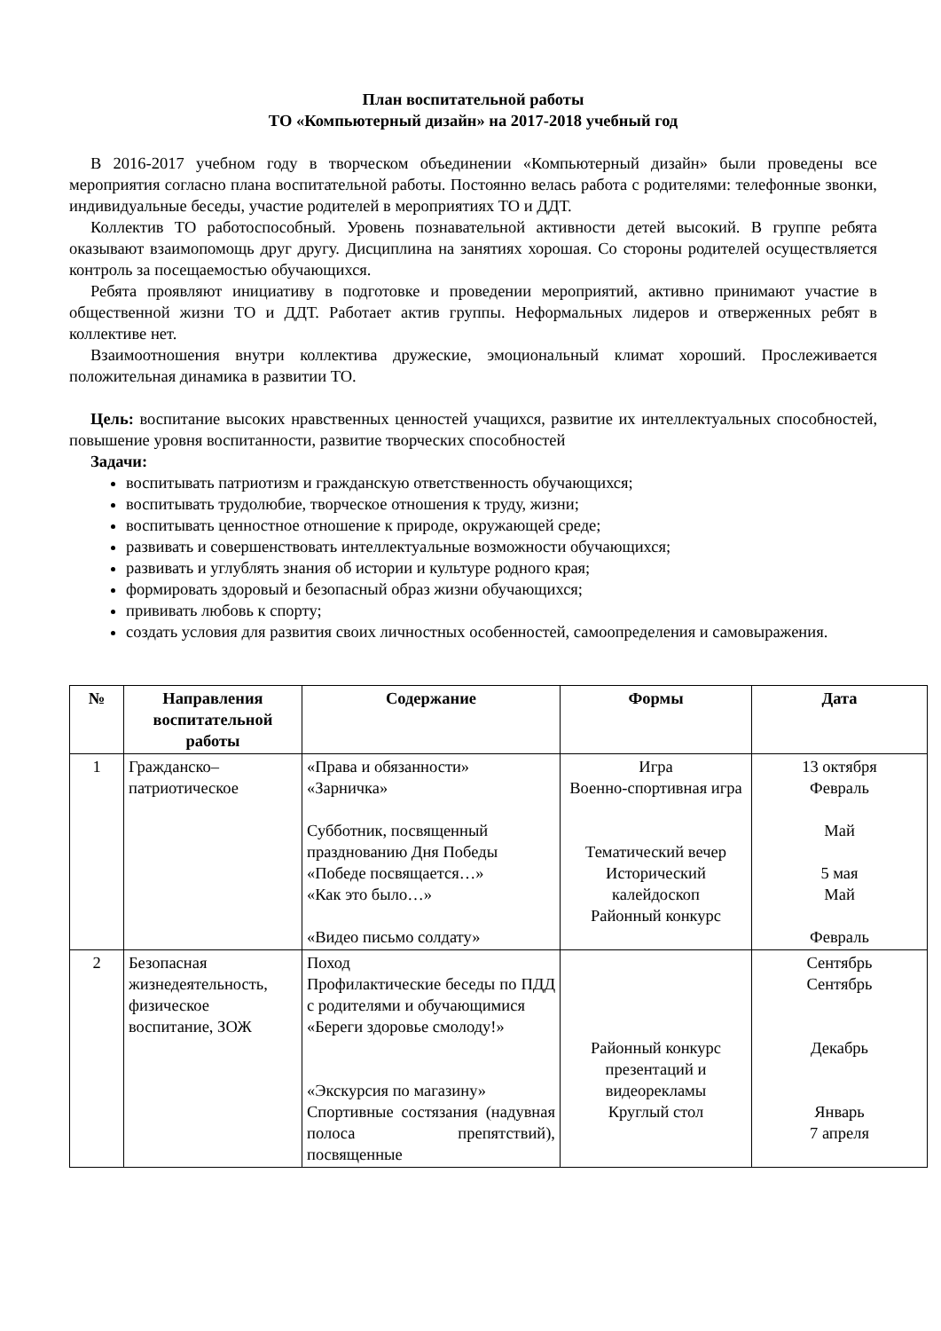План воспитательной работы
ТО «Компьютерный дизайн» на 2017-2018 учебный год
В 2016-2017 учебном году в творческом объединении «Компьютерный дизайн» были проведены все мероприятия согласно плана воспитательной работы. Постоянно велась работа с родителями: телефонные звонки, индивидуальные беседы, участие родителей в мероприятиях ТО и ДДТ.
Коллектив ТО работоспособный. Уровень познавательной активности детей высокий. В группе ребята оказывают взаимопомощь друг другу. Дисциплина на занятиях хорошая. Со стороны родителей осуществляется контроль за посещаемостью обучающихся.
Ребята проявляют инициативу в подготовке и проведении мероприятий, активно принимают участие в общественной жизни ТО и ДДТ. Работает актив группы. Неформальных лидеров и отверженных ребят в коллективе нет.
Взаимоотношения внутри коллектива дружеские, эмоциональный климат хороший. Прослеживается положительная динамика в развитии ТО.
Цель: воспитание высоких нравственных ценностей учащихся, развитие их интеллектуальных способностей, повышение уровня воспитанности, развитие творческих способностей
Задачи:
воспитывать патриотизм и гражданскую ответственность обучающихся;
воспитывать трудолюбие, творческое отношения к труду, жизни;
воспитывать ценностное отношение к природе, окружающей среде;
развивать и совершенствовать интеллектуальные возможности обучающихся;
развивать и углублять знания об истории и культуре родного края;
формировать здоровый и безопасный образ жизни обучающихся;
прививать любовь к спорту;
создать условия для развития своих личностных особенностей, самоопределения и самовыражения.
| № | Направления воспитательной работы | Содержание | Формы | Дата |
| --- | --- | --- | --- | --- |
| 1 | Гражданско–патриотическое | «Права и обязанности» «Зарничка» Субботник, посвященный празднованию Дня Победы «Победе посвящается…» «Как это было…» «Видео письмо солдату» | Игра Военно-спортивная игра Тематический вечер Исторический калейдоскоп Районный конкурс | 13 октября Февраль Май 5 мая Май Февраль |
| 2 | Безопасная жизнедеятельность, физическое воспитание, ЗОЖ | Поход Профилактические беседы по ПДД с родителями и обучающимися «Береги здоровье смолоду!» «Экскурсия по магазину» Спортивные состязания (надувная полоса препятствий), посвященные | Районный конкурс презентаций и видеорекламы Круглый стол | Сентябрь Сентябрь Декабрь Январь 7 апреля |